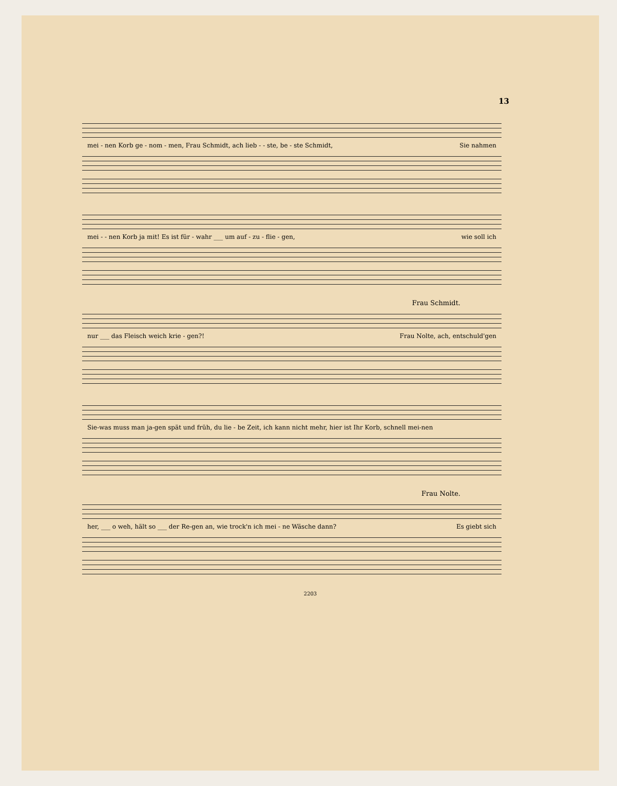13
mei - nen Korb ge - nom - men, Frau Schmidt, ach lieb - - ste, be - ste Schmidt, Sie nahmen
mei - - nen Korb ja mit! Es ist für - wahr ___ um auf - zu - flie - gen, wie soll ich
Frau Schmidt.
nur ___ das Fleisch weich krie - gen?! Frau Nolte, ach, entschuld'gen
Sie-was muss man ja-gen spät und früh, du lie - be Zeit, ich kann nicht mehr, hier ist Ihr Korb, schnell mei-nen
Frau Nolte.
her, ___ o weh, hält so ___ der Re-gen an, wie trock'n ich mei - ne Wäsche dann? Es giebt sich
2203